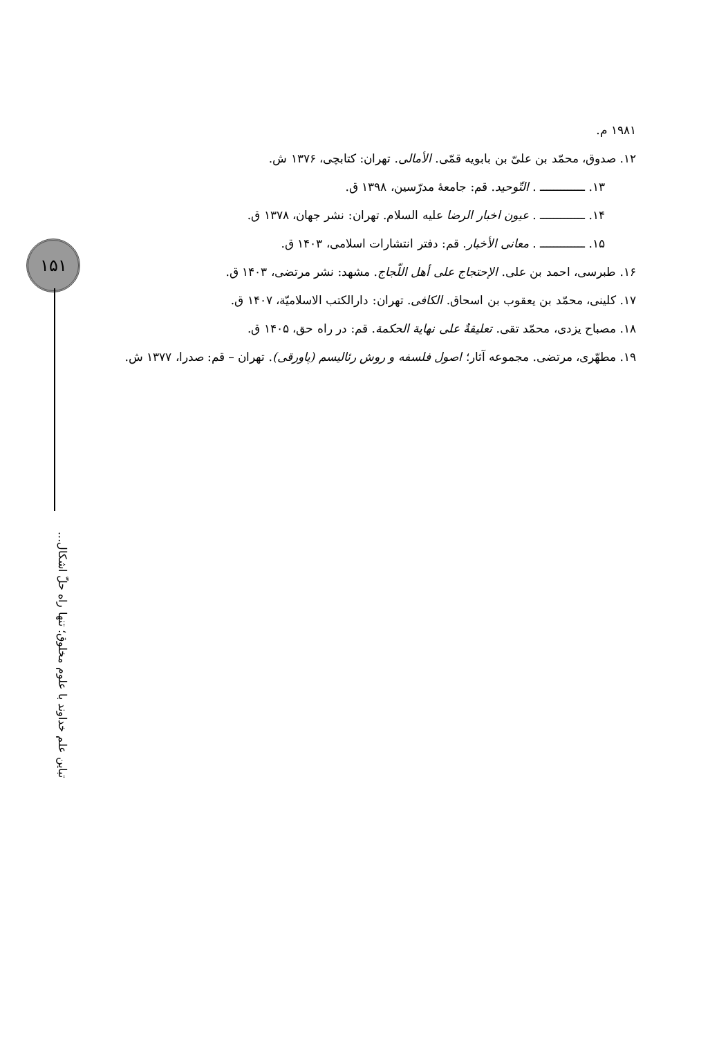۱۵۱
تباین علم خداوند با علوم مخلوق؛ تنها راه حلّ اشکال...
۱۹۸۱ م.
۱۲. صدوق، محمّد بن علیّ بن بابویه قمّی. الأمالی. تهران: کتابچی، ۱۳۷۶ ش.
۱۳. ـــــــــــــ . التّوحید. قم: جامعهٔ مدرّسین، ۱۳۹۸ ق.
۱۴. ـــــــــــــ . عیون اخبار الرضا علیه السلام. تهران: نشر جهان، ۱۳۷۸ ق.
۱۵. ـــــــــــــ . معانی الأخبار. قم: دفتر انتشارات اسلامی، ۱۴۰۳ ق.
۱۶. طبرسی، احمد بن علی. الإحتجاج علی أهل اللّجاج. مشهد: نشر مرتضی، ۱۴۰۳ ق.
۱۷. کلینی، محمّد بن یعقوب بن اسحاق. الکافی. تهران: دارالکتب الاسلامیّة، ۱۴۰۷ ق.
۱۸. مصباح یزدی، محمّد تقی. تعلیقةٌ علی نهایة الحکمة. قم: در راه حق، ۱۴۰۵ ق.
۱۹. مطهّری، مرتضی. مجموعه آثار؛ اصول فلسفه و روش رئالیسم (پاورقی). تهران – قم: صدرا، ۱۳۷۷ ش.